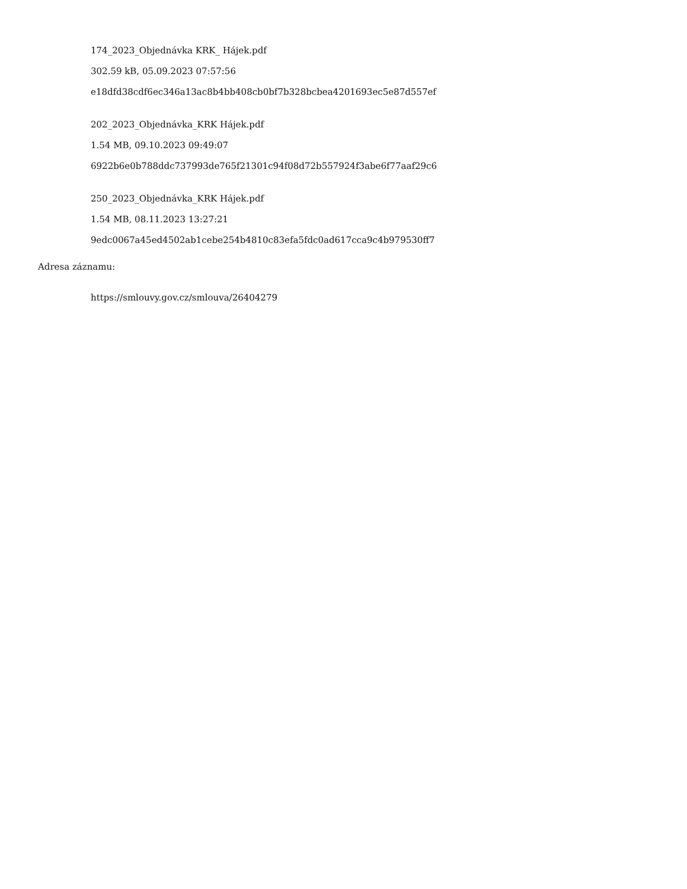174_2023_Objednávka KRK_ Hájek.pdf
302.59 kB, 05.09.2023 07:57:56
e18dfd38cdf6ec346a13ac8b4bb408cb0bf7b328bcbea4201693ec5e87d557ef
202_2023_Objednávka_KRK Hájek.pdf
1.54 MB, 09.10.2023 09:49:07
6922b6e0b788ddc737993de765f21301c94f08d72b557924f3abe6f77aaf29c6
250_2023_Objednávka_KRK Hájek.pdf
1.54 MB, 08.11.2023 13:27:21
9edc0067a45ed4502ab1cebe254b4810c83efa5fdc0ad617cca9c4b979530ff7
Adresa záznamu:
https://smlouvy.gov.cz/smlouva/26404279